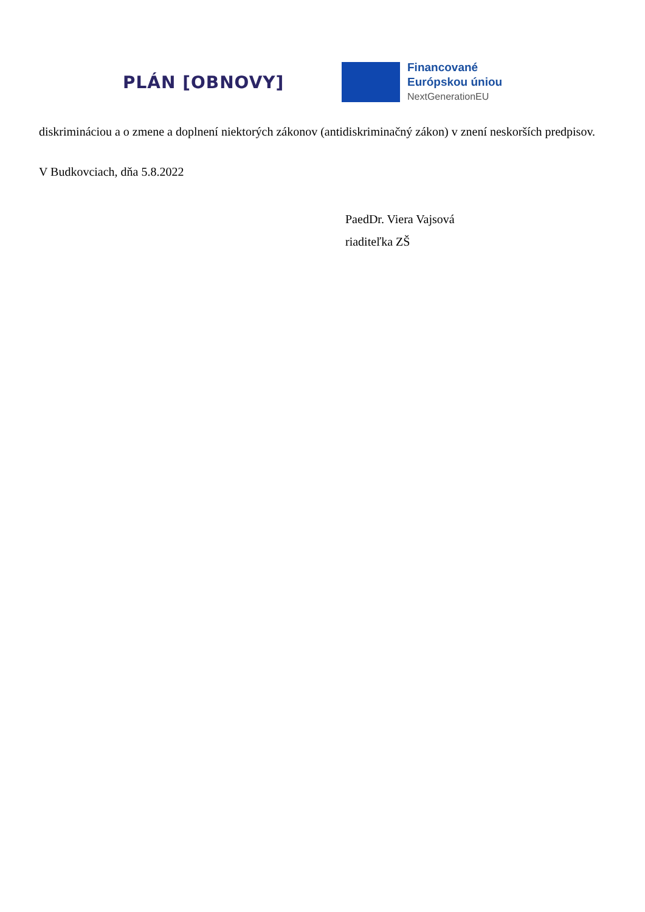PLÁN [OBNOVY]
Financované
Európskou úniou
NextGenerationEU
diskrimináciou a o zmene a doplnení niektorých zákonov (antidiskriminačný zákon) v znení neskorších predpisov.
V Budkovciach, dňa 5.8.2022
PaedDr. Viera Vajsová
riaditeľka ZŠ